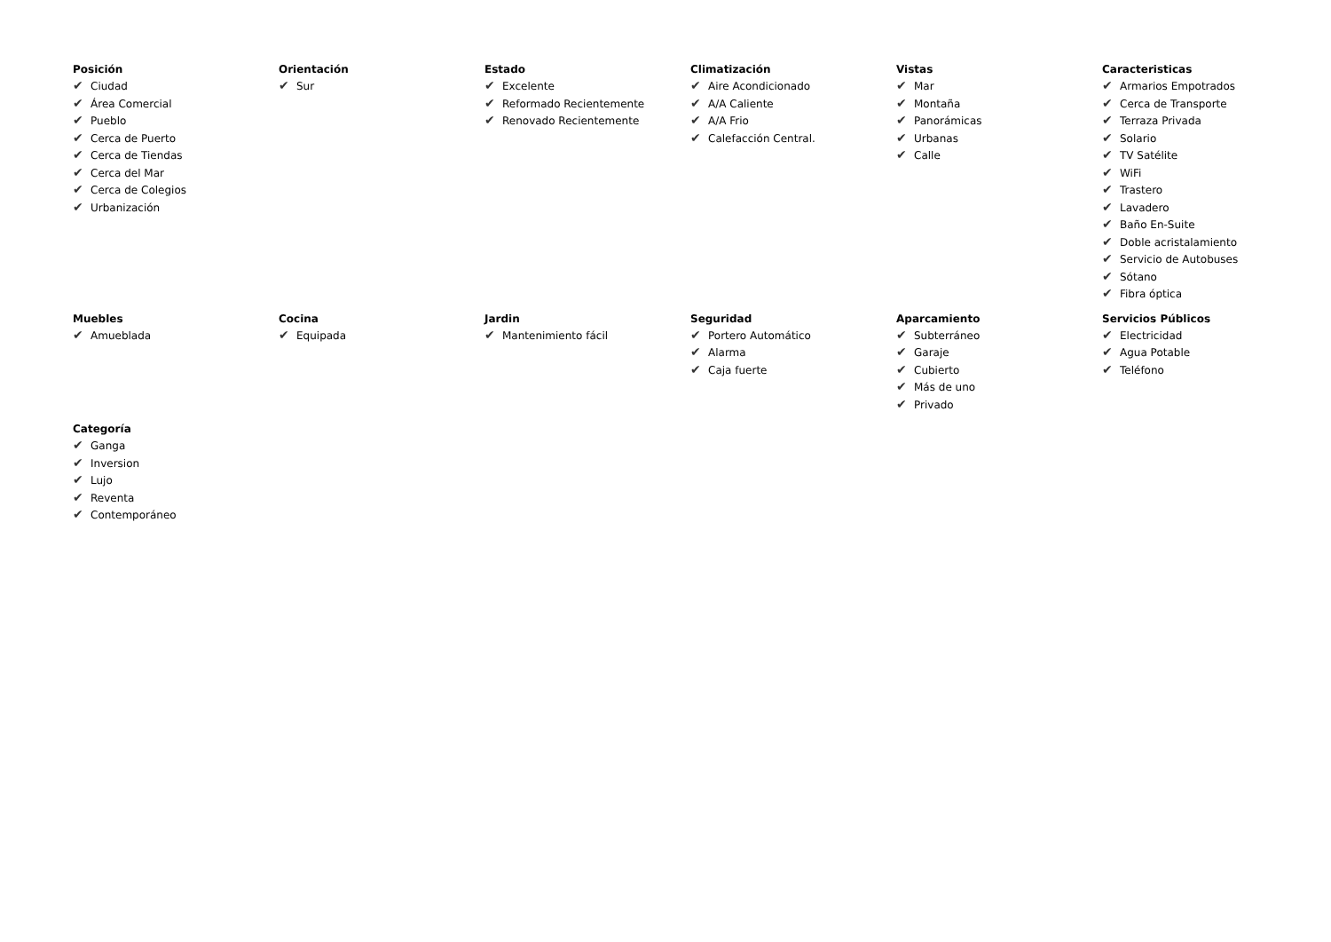Posición
✔ Ciudad
✔ Área Comercial
✔ Pueblo
✔ Cerca de Puerto
✔ Cerca de Tiendas
✔ Cerca del Mar
✔ Cerca de Colegios
✔ Urbanización
Orientación
✔ Sur
Estado
✔ Excelente
✔ Reformado Recientemente
✔ Renovado Recientemente
Climatización
✔ Aire Acondicionado
✔ A/A Caliente
✔ A/A Frio
✔ Calefacción Central.
Vistas
✔ Mar
✔ Montaña
✔ Panorámicas
✔ Urbanas
✔ Calle
Caracteristicas
✔ Armarios Empotrados
✔ Cerca de Transporte
✔ Terraza Privada
✔ Solario
✔ TV Satélite
✔ WiFi
✔ Trastero
✔ Lavadero
✔ Baño En-Suite
✔ Doble acristalamiento
✔ Servicio de Autobuses
✔ Sótano
✔ Fibra óptica
Muebles
✔ Amueblada
Cocina
✔ Equipada
Jardin
✔ Mantenimiento fácil
Seguridad
✔ Portero Automático
✔ Alarma
✔ Caja fuerte
Aparcamiento
✔ Subterráneo
✔ Garaje
✔ Cubierto
✔ Más de uno
✔ Privado
Servicios Públicos
✔ Electricidad
✔ Agua Potable
✔ Teléfono
Categoría
✔ Ganga
✔ Inversion
✔ Lujo
✔ Reventa
✔ Contemporáneo